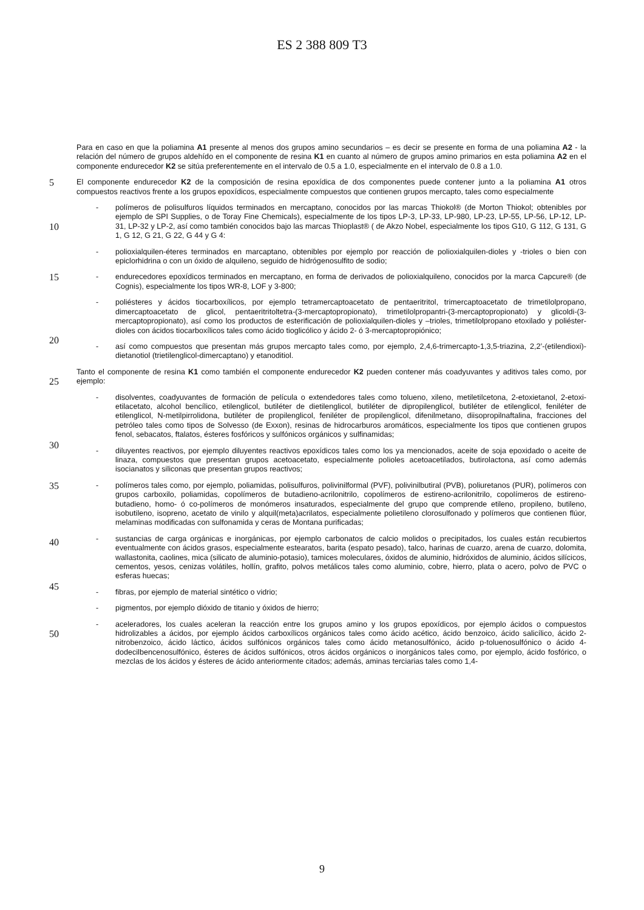ES 2 388 809 T3
Para en caso en que la poliamina A1 presente al menos dos grupos amino secundarios – es decir se presente en forma de una poliamina A2 - la relación del número de grupos aldehído en el componente de resina K1 en cuanto al número de grupos amino primarios en esta poliamina A2 en el componente endurecedor K2 se sitúa preferentemente en el intervalo de 0.5 a 1.0, especialmente en el intervalo de 0.8 a 1.0.
5 El componente endurecedor K2 de la composición de resina epoxídica de dos componentes puede contener junto a la poliamina A1 otros compuestos reactivos frente a los grupos epoxídicos, especialmente compuestos que contienen grupos mercapto, tales como especialmente
10
- polímeros de polisulfuros líquidos terminados en mercaptano, conocidos por las marcas Thiokol® (de Morton Thiokol; obtenibles por ejemplo de SPI Supplies, o de Toray Fine Chemicals), especialmente de los tipos LP-3, LP-33, LP-980, LP-23, LP-55, LP-56, LP-12, LP-31, LP-32 y LP-2, así como también conocidos bajo las marcas Thioplast® ( de Akzo Nobel, especialmente los tipos G10, G 112, G 131, G 1, G 12, G 21, G 22, G 44 y G 4:
- polioxialquilen-éteres terminados en marcaptano, obtenibles por ejemplo por reacción de polioxialquilen-dioles y -trioles o bien con epiclorhidrina o con un óxido de alquileno, seguido de hidrógenosulfito de sodio;
15 - endurecedores epoxídicos terminados en mercaptano, en forma de derivados de polioxialquileno, conocidos por la marca Capcure® (de Cognis), especialmente los tipos WR-8, LOF y 3-800;
20
- poliésteres y ácidos tiocarboxílicos, por ejemplo tetramercaptoacetato de pentaeritritol, trimercaptoacetato de trimetilolpropano, dimercaptoacetato de glicol, pentaeritritoltetra-(3-mercaptopropionato), trimetilolpropantri-(3-mercaptopropionato) y glicoldi-(3-mercaptopropionato), así como los productos de esterificación de polioxialquilen-dioles y –trioles, trimetilolpropano etoxilado y poliéster-dioles con ácidos tiocarboxílicos tales como ácido tioglicólico y ácido 2- ó 3-mercaptopropiónico;
- así como compuestos que presentan más grupos mercapto tales como, por ejemplo, 2,4,6-trimercapto-1,3,5-triazina, 2,2’-(etilendioxi)-dietanotiol (trietilenglicol-dimercaptano) y etanoditiol.
25
Tanto el componente de resina K1 como también el componente endurecedor K2 pueden contener más coadyuvantes y aditivos tales como, por ejemplo:
30
- disolventes, coadyuvantes de formación de película o extendedores tales como tolueno, xileno, metiletilcetona, 2-etoxietanol, 2-etoxi-etilacetato, alcohol bencílico, etilenglicol, butiléter de dietilenglicol, butiléter de dipropilenglicol, butiléter de etilenglicol, feniléter de etilenglicol, N-metilpirrolidona, butiléter de propilenglicol, feniléter de propilenglicol, difenilmetano, diisopropilnaftalina, fracciones del petróleo tales como tipos de Solvesso (de Exxon), resinas de hidrocarburos aromáticos, especialmente los tipos que contienen grupos fenol, sebacatos, ftalatos, ésteres fosfóricos y sulfónicos orgánicos y sulfinamidas;
- diluyentes reactivos, por ejemplo diluyentes reactivos epoxídicos tales como los ya mencionados, aceite de soja epoxidado o aceite de linaza, compuestos que presentan grupos acetoacetato, especialmente polioles acetoacetilados, butirolactona, así como además isocianatos y siliconas que presentan grupos reactivos;
35
40
- polímeros tales como, por ejemplo, poliamidas, polisulfuros, polivinilformal (PVF), polivinilbutiral (PVB), poliuretanos (PUR), polímeros con grupos carboxilo, poliamidas, copolímeros de butadieno-acrilonitrilo, copolímeros de estireno-acrilonitrilo, copolímeros de estireno-butadieno, homo- ó co-polímeros de monómeros insaturados, especialmente del grupo que comprende etileno, propileno, butileno, isobutileno, isopreno, acetato de vinilo y alquil(meta)acrilatos, especialmente polietileno clorosulfonado y polímeros que contienen flúor, melaminas modificadas con sulfonamida y ceras de Montana purificadas;
45
- sustancias de carga orgánicas e inorgánicas, por ejemplo carbonatos de calcio molidos o precipitados, los cuales están recubiertos eventualmente con ácidos grasos, especialmente estearatos, barita (espato pesado), talco, harinas de cuarzo, arena de cuarzo, dolomita, wallastonita, caolines, mica (silicato de aluminio-potasio), tamices moleculares, óxidos de aluminio, hidróxidos de aluminio, ácidos silícicos, cementos, yesos, cenizas volátiles, hollín, grafito, polvos metálicos tales como aluminio, cobre, hierro, plata o acero, polvo de PVC o esferas huecas;
- fibras, por ejemplo de material sintético o vidrio;
- pigmentos, por ejemplo dióxido de titanio y óxidos de hierro;
50
- aceleradores, los cuales aceleran la reacción entre los grupos amino y los grupos epoxídicos, por ejemplo ácidos o compuestos hidrolizables a ácidos, por ejemplo ácidos carboxílicos orgánicos tales como ácido acético, ácido benzoico, ácido salicílico, ácido 2-nitrobenzoico, ácido láctico, ácidos sulfónicos orgánicos tales como ácido metanosulfónico, ácido p-toluenosulfónico o ácido 4-dodecilbencenosulfónico, ésteres de ácidos sulfónicos, otros ácidos orgánicos o inorgánicos tales como, por ejemplo, ácido fosfórico, o mezclas de los ácidos y ésteres de ácido anteriormente citados; además, aminas terciarias tales como 1,4-
9